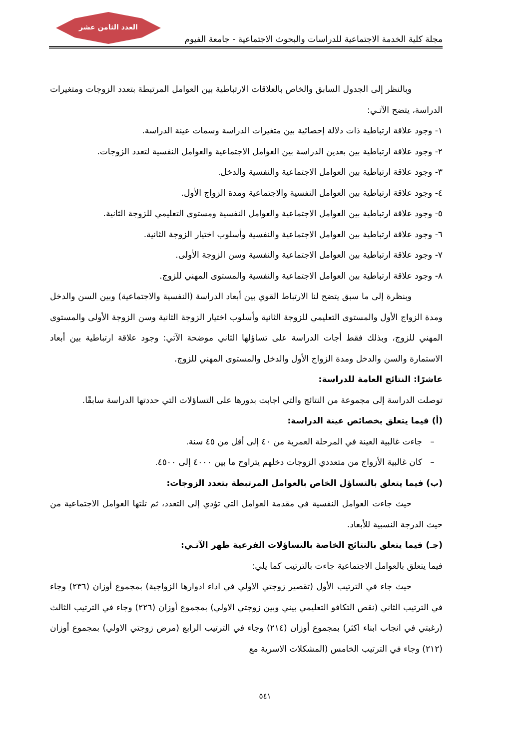العدد الثامن عشر
مجلة كلية الخدمة الاجتماعية للدراسات والبحوث الاجتماعية - جامعة الفيوم
وبالنظر إلى الجدول السابق والخاص بالعلاقات الارتباطية بين العوامل المرتبطة بتعدد الزوجات ومتغيرات الدراسة، يتضح الآتـي:
١- وجود علاقة ارتباطية ذات دلالة إحصائية بين متغيرات الدراسة وسمات عينة الدراسة.
٢- وجود علاقة ارتباطية بين بعدين الدراسة بين العوامل الاجتماعية والعوامل النفسية لتعدد الزوجات.
٣- وجود علاقة ارتباطية بين العوامل الاجتماعية والنفسية والدخل.
٤- وجود علاقة ارتباطية بين العوامل النفسية والاجتماعية ومدة الزواج الأول.
٥- وجود علاقة ارتباطية بين العوامل الاجتماعية والعوامل النفسية ومستوى التعليمي للزوجة الثانية.
٦- وجود علاقة ارتباطية بين العوامل الاجتماعية والنفسية وأسلوب اختيار الزوجة الثانية.
٧- وجود علاقة ارتباطية بين العوامل الاجتماعية والنفسية وسن الزوجة الأولى.
٨- وجود علاقة ارتباطية بين العوامل الاجتماعية والنفسية والمستوى المهني للزوج.
وبنظرة إلى ما سبق يتضح لنا الارتباط القوي بين أبعاد الدراسة (النفسية والاجتماعية) وبين السن والدخل ومدة الزواج الأول والمستوى التعليمي للزوجة الثانية وأسلوب اختيار الزوجة الثانية وسن الزوجة الأولى والمستوى المهني للزوج، وبذلك فقط أجات الدراسة على تساؤلها الثاني موضحة الآتي: وجود علاقة ارتباطية بين أبعاد الاستمارة والسن والدخل ومدة الزواج الأول والدخل والمستوى المهني للزوج.
عاشرًا: النتائج العامة للدراسة:
توصلت الدراسة إلى مجموعة من النتائج والتي اجابت بدورها على التساؤلات التي حددتها الدراسة سابقًا.
(أ) فيما يتعلق بخصائص عينة الدراسة:
– جاءت غالبية العينة في المرحلة العمرية من ٤٠ إلى أقل من ٤٥ سنة.
– كان غالبية الأزواج من متعددي الزوجات دخلهم يتراوح ما بين ٤٠٠٠ إلى ٤٥٠٠.
(ب) فيما يتعلق بالتساؤل الخاص بالعوامل المرتبطة بتعدد الزوجات:
حيث جاءت العوامل النفسية في مقدمة العوامل التي تؤدي إلى التعدد، ثم تلتها العوامل الاجتماعية من حيث الدرجة النسبية للأبعاد.
(جـ) فيما يتعلق بالنتائج الخاصة بالتساؤلات الفرعية ظهر الآتـي:
فيما يتعلق بالعوامل الاجتماعية جاءت بالترتيب كما يلي:
حيث جاء في الترتيب الأول (تقصير زوجتي الاولي في اداء ادوارها الزواجية) بمجموع أوزان (٢٣٦) وجاء في الترتيب الثاني (نقص التكافو التعليمي بيني وبين زوجتي الاولي) بمجموع أوزان (٢٢٦) وجاء في الترتيب الثالث (رغبتي في انجاب ابناء اكثر) بمجموع أوزان (٢١٤) وجاء في الترتيب الرابع (مرض زوجتي الاولي) بمجموع أوزان (٢١٢) وجاء في الترتيب الخامس (المشكلات الاسرية مع
٥٤١